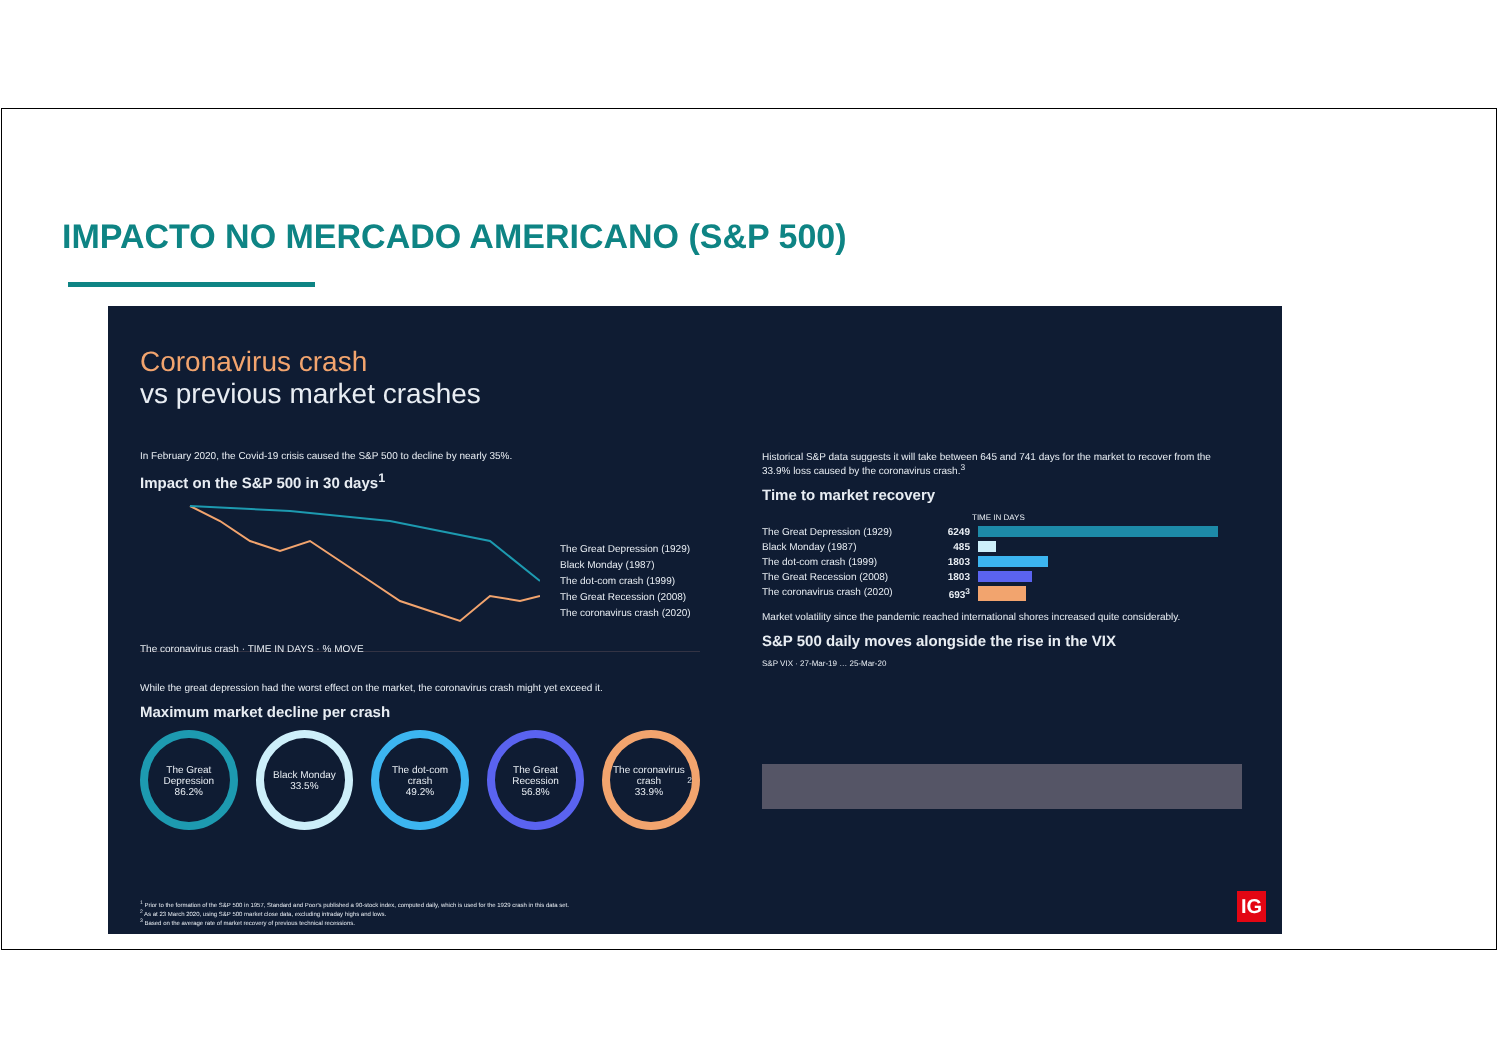IMPACTO NO MERCADO AMERICANO (S&P 500)
Coronavirus crash
vs previous market crashes
In February 2020, the Covid-19 crisis caused the S&P 500 to decline by nearly 35%.
Impact on the S&P 500 in 30 days<sup>1</sup>
The Great Depression (1929)
Black Monday (1987)
The dot-com crash (1999)
The Great Recession (2008)
The coronavirus crash (2020)
The coronavirus crash · TIME IN DAYS · % MOVE
While the great depression had the worst effect on the market, the coronavirus crash might yet exceed it.
Maximum market decline per crash
The Great Depression
86.2%
Black Monday
33.5%
The dot-com crash
49.2%
The Great Recession
56.8%
The coronavirus crash
33.9%<sup>2</sup>
Historical S&P data suggests it will take between 645 and 741 days for the market to recover from the 33.9% loss caused by the coronavirus crash.<sup>3</sup>
Time to market recovery
TIME IN DAYS
The Great Depression (1929) 6249
Black Monday (1987) 485
The dot-com crash (1999) 1803
The Great Recession (2008) 1803
The coronavirus crash (2020) 693<sup>3</sup>
Market volatility since the pandemic reached international shores increased quite considerably.
S&P 500 daily moves alongside the rise in the VIX
S&P VIX · 27-Mar-19 … 25-Mar-20
<sup>1</sup> Prior to the formation of the S&P 500 in 1957, Standard and Poor's published a 90-stock index, computed daily, which is used for the 1929 crash in this data set.
<sup>2</sup> As at 23 March 2020, using S&P 500 market close data, excluding intraday highs and lows.
<sup>3</sup> Based on the average rate of market recovery of previous technical recessions.
IG